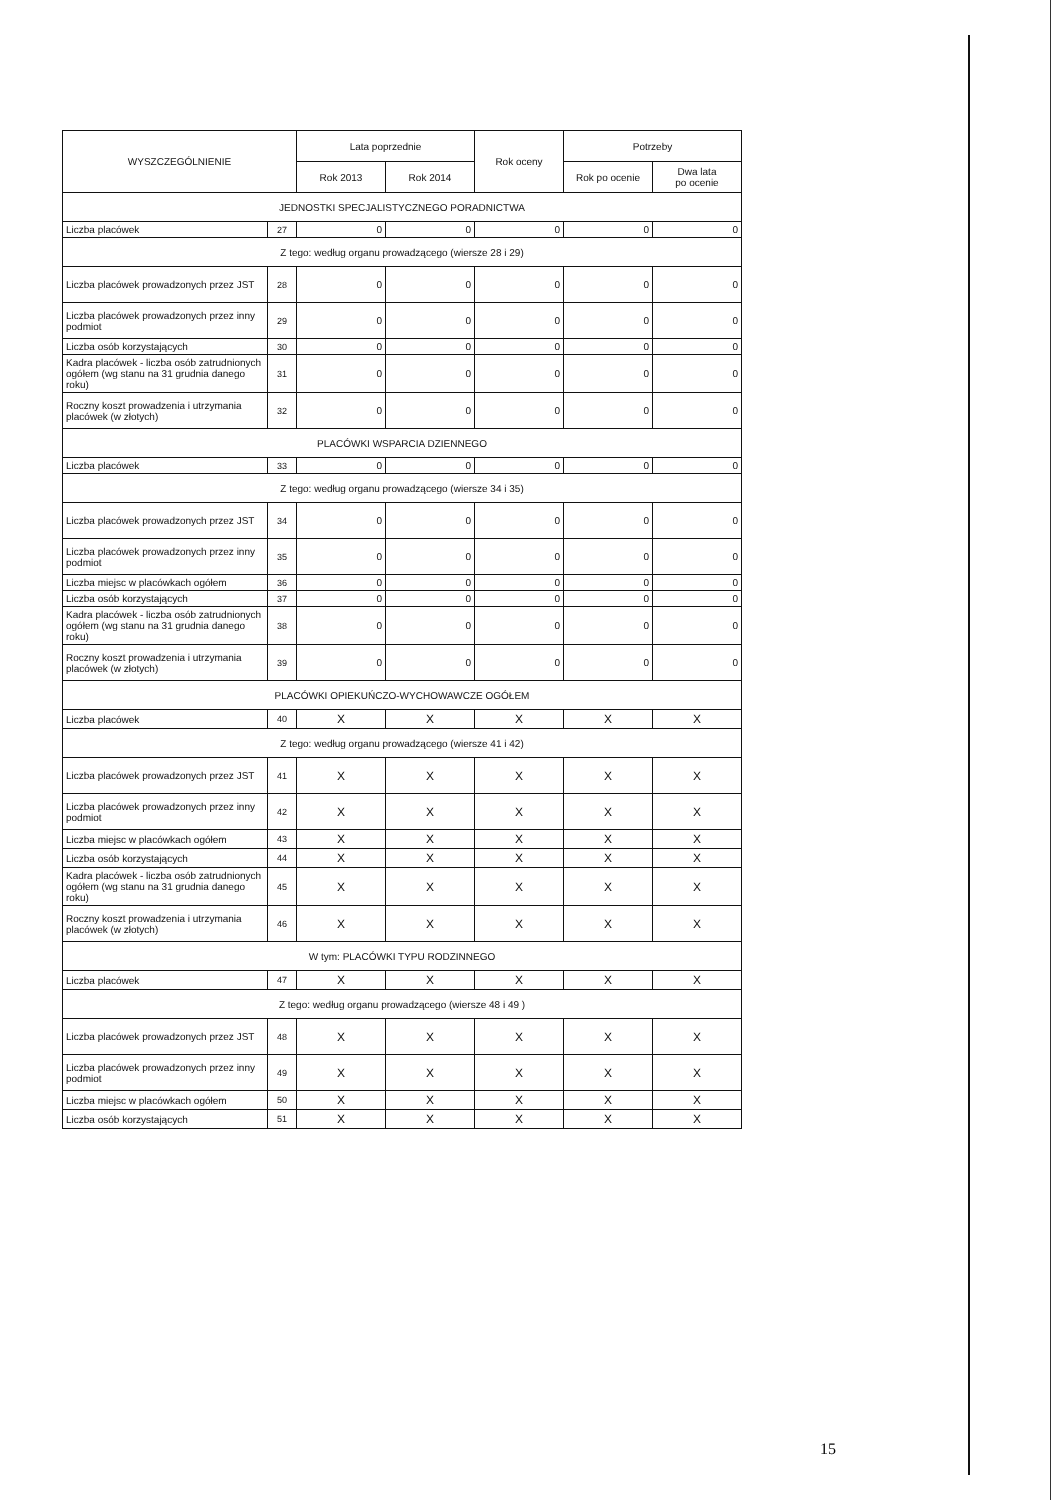| WYSZCZEGÓLNIENIE | | Lata poprzednie | | Rok oceny | Potrzeby | |
| --- | --- | --- | --- | --- | --- | --- |
| | | Rok 2013 | Rok 2014 | | Rok po ocenie | Dwa lata po ocenie |
| JEDNOSTKI SPECJALISTYCZNEGO PORADNICTWA | | | | | | |
| Liczba placówek | 27 | 0 | 0 | 0 | 0 | 0 |
| Z tego: według organu prowadzącego (wiersze 28 i 29) | | | | | | |
| Liczba placówek prowadzonych przez JST | 28 | 0 | 0 | 0 | 0 | 0 |
| Liczba placówek prowadzonych przez inny podmiot | 29 | 0 | 0 | 0 | 0 | 0 |
| Liczba osób korzystających | 30 | 0 | 0 | 0 | 0 | 0 |
| Kadra placówek - liczba osób zatrudnionych ogółem (wg stanu na 31 grudnia danego roku) | 31 | 0 | 0 | 0 | 0 | 0 |
| Roczny koszt prowadzenia i utrzymania placówek (w złotych) | 32 | 0 | 0 | 0 | 0 | 0 |
| PLACÓWKI WSPARCIA DZIENNEGO | | | | | | |
| Liczba placówek | 33 | 0 | 0 | 0 | 0 | 0 |
| Z tego: według organu prowadzącego (wiersze 34 i 35) | | | | | | |
| Liczba placówek prowadzonych przez JST | 34 | 0 | 0 | 0 | 0 | 0 |
| Liczba placówek prowadzonych przez inny podmiot | 35 | 0 | 0 | 0 | 0 | 0 |
| Liczba miejsc w placówkach ogółem | 36 | 0 | 0 | 0 | 0 | 0 |
| Liczba osób korzystających | 37 | 0 | 0 | 0 | 0 | 0 |
| Kadra placówek - liczba osób zatrudnionych ogółem (wg stanu na 31 grudnia danego roku) | 38 | 0 | 0 | 0 | 0 | 0 |
| Roczny koszt prowadzenia i utrzymania placówek (w złotych) | 39 | 0 | 0 | 0 | 0 | 0 |
| PLACÓWKI OPIEKUŃCZO-WYCHOWAWCZE OGÓŁEM | | | | | | |
| Liczba placówek | 40 | X | X | X | X | X |
| Z tego: według organu prowadzącego (wiersze 41 i 42) | | | | | | |
| Liczba placówek prowadzonych przez JST | 41 | X | X | X | X | X |
| Liczba placówek prowadzonych przez inny podmiot | 42 | X | X | X | X | X |
| Liczba miejsc w placówkach ogółem | 43 | X | X | X | X | X |
| Liczba osób korzystających | 44 | X | X | X | X | X |
| Kadra placówek - liczba osób zatrudnionych ogółem (wg stanu na 31 grudnia danego roku) | 45 | X | X | X | X | X |
| Roczny koszt prowadzenia i utrzymania placówek (w złotych) | 46 | X | X | X | X | X |
| W tym: PLACÓWKI TYPU RODZINNEGO | | | | | | |
| Liczba placówek | 47 | X | X | X | X | X |
| Z tego: według organu prowadzącego (wiersze 48 i 49 ) | | | | | | |
| Liczba placówek prowadzonych przez JST | 48 | X | X | X | X | X |
| Liczba placówek prowadzonych przez inny podmiot | 49 | X | X | X | X | X |
| Liczba miejsc w placówkach ogółem | 50 | X | X | X | X | X |
| Liczba osób korzystających | 51 | X | X | X | X | X |
15